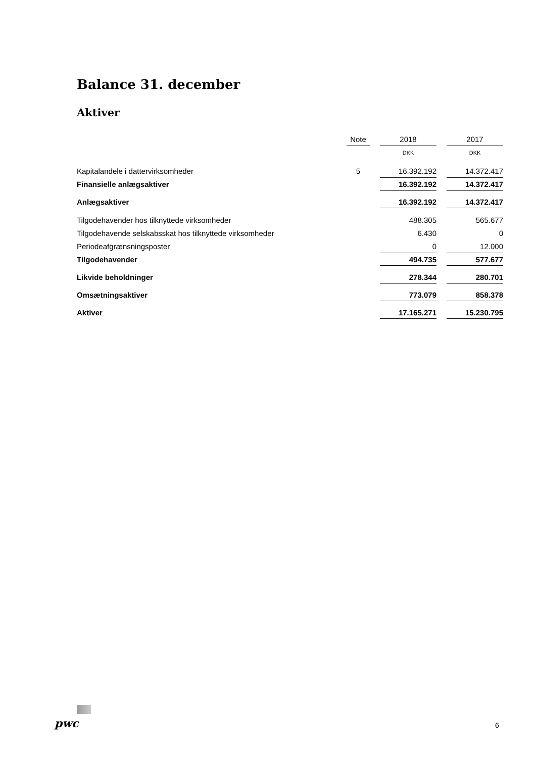Balance 31. december
Aktiver
| | Note | | 2018 | | 2017 |
| | | | DKK | | DKK |
| Kapitalandele i dattervirksomheder | 5 | | 16.392.192 | | 14.372.417 |
| Finansielle anlægsaktiver | | | 16.392.192 | | 14.372.417 |
| Anlægsaktiver | | | 16.392.192 | | 14.372.417 |
| Tilgodehavender hos tilknyttede virksomheder | | | 488.305 | | 565.677 |
| Tilgodehavende selskabsskat hos tilknyttede virksomheder | | | 6.430 | | 0 |
| Periodeafgrænsningsposter | | | 0 | | 12.000 |
| Tilgodehavender | | | 494.735 | | 577.677 |
| Likvide beholdninger | | | 278.344 | | 280.701 |
| Omsætningsaktiver | | | 773.079 | | 858.378 |
| Aktiver | | | 17.165.271 | | 15.230.795 |
pwc 6